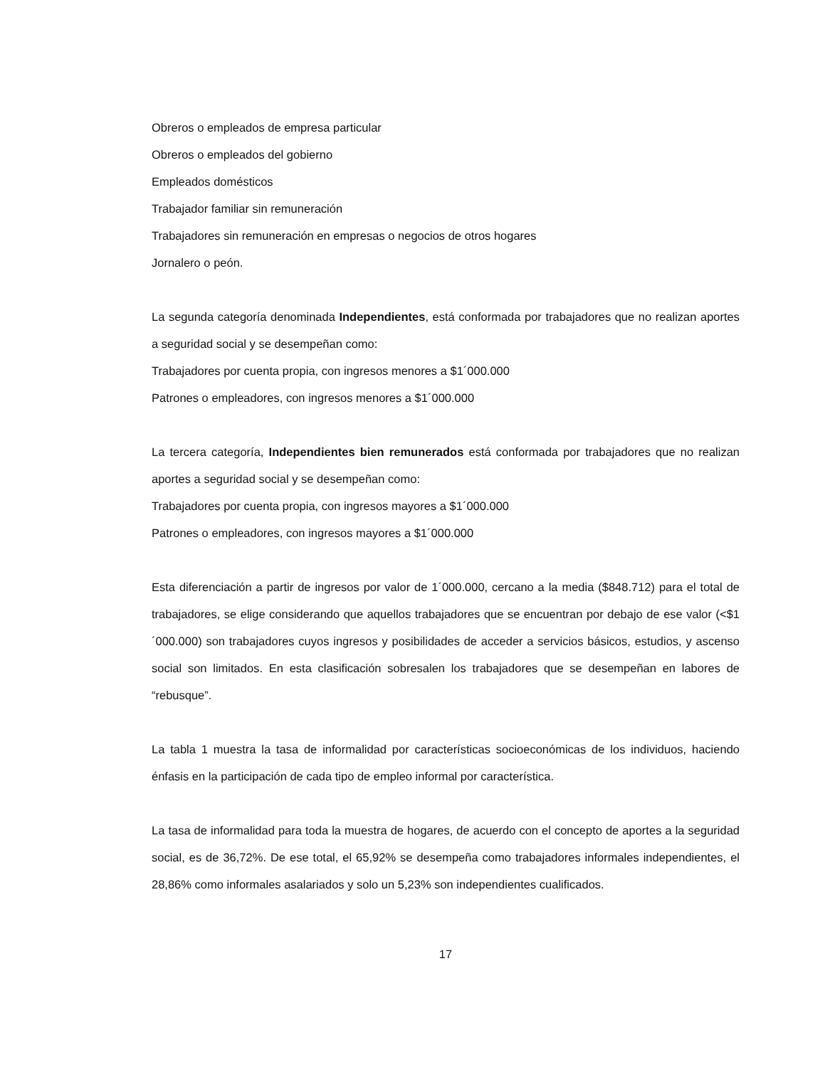Obreros o empleados de empresa particular
Obreros o empleados del gobierno
Empleados domésticos
Trabajador familiar sin remuneración
Trabajadores sin remuneración en empresas o negocios de otros hogares
Jornalero o peón.
La segunda categoría denominada Independientes, está conformada por trabajadores que no realizan aportes a seguridad social y se desempeñan como:
Trabajadores por cuenta propia, con ingresos menores a $1´000.000
Patrones o empleadores, con ingresos menores a $1´000.000
La tercera categoría, Independientes bien remunerados está conformada por trabajadores que no realizan aportes a seguridad social y se desempeñan como:
Trabajadores por cuenta propia, con ingresos mayores a $1´000.000
Patrones o empleadores, con ingresos mayores a $1´000.000
Esta diferenciación a partir de ingresos por valor de 1´000.000, cercano a la media ($848.712) para el total de trabajadores, se elige considerando que aquellos trabajadores que se encuentran por debajo de ese valor (<$1´000.000) son trabajadores cuyos ingresos y posibilidades de acceder a servicios básicos, estudios, y ascenso social son limitados. En esta clasificación sobresalen los trabajadores que se desempeñan en labores de “rebusque”.
La tabla 1 muestra la tasa de informalidad por características socioeconómicas de los individuos, haciendo énfasis en la participación de cada tipo de empleo informal por característica.
La tasa de informalidad para toda la muestra de hogares, de acuerdo con el concepto de aportes a la seguridad social, es de 36,72%. De ese total, el 65,92% se desempeña como trabajadores informales independientes, el 28,86% como informales asalariados y solo un 5,23% son independientes cualificados.
17